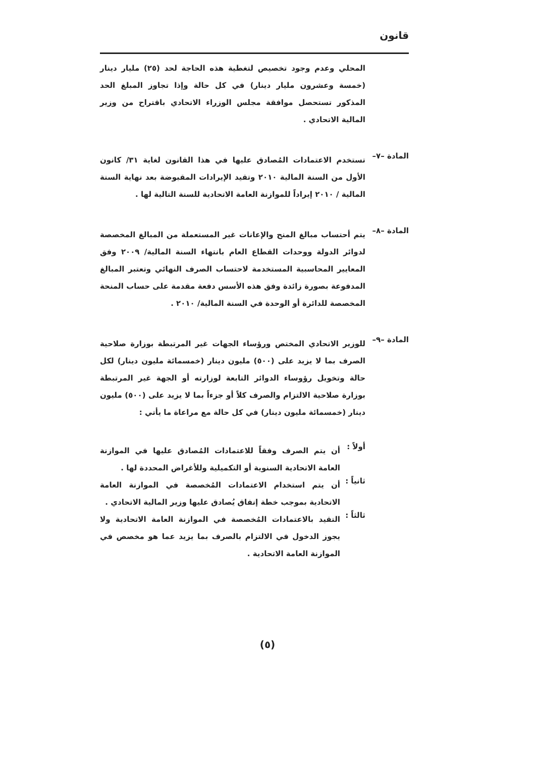قانون
المحلي وعدم وجود تخصيص لتغطية هذه الحاجة لحد (٢٥) مليار دينار (خمسة وعشرون مليار دينار) في كل حالة وإذا تجاوز المبلغ الحد المذكور تستحصل موافقة مجلس الوزراء الاتحادي باقتراح من وزير المالية الاتحادي .
المادة –٧–
تستخدم الاعتمادات المُصادق عليها في هذا القانون لغاية ٣١/ كانون الأول من السنة المالية ٢٠١٠ وتقيد الإيرادات المقبوضة بعد نهاية السنة المالية / ٢٠١٠ إيراداً للموازنة العامة الاتحادية للسنة التالية لها .
المادة –٨–
يتم أحتساب مبالغ المنح والإعانات غير المستعملة من المبالغ المخصصة لدوائر الدولة ووحدات القطاع العام بانتهاء السنة المالية/ ٢٠٠٩ وفق المعايير المحاسبية المستخدمة لاحتساب الصرف النهائي وتعتبر المبالغ المدفوعة بصورة زائدة وفق هذه الأسس دفعة مقدمة على حساب المنحة المخصصة للدائرة أو الوحدة في السنة المالية/ ٢٠١٠ .
المادة –٩–
للوزير الاتحادي المختص ورؤساء الجهات غير المرتبطة بوزارة صلاحية الصرف بما لا يزيد على (٥٠٠) مليون دينار (خمسمائة مليون دينار) لكل حالة وتخويل رؤوساء الدوائر التابعة لوزارته أو الجهة غير المرتبطة بوزارة صلاحية الالتزام والصرف كلاً أو جزءاً بما لا يزيد على (٥٠٠) مليون دينار (خمسمائة مليون دينار) في كل حالة مع مراعاة ما يأتي :
أولاً :
أن يتم الصرف وفقاً للاعتمادات المُصادق عليها في الموازنة العامة الاتحادية السنوية أو التكميلية وللأغراض المحددة لها .
ثانياً :
أن يتم استخدام الاعتمادات المُخصصة في الموازنة العامة الاتحادية بموجب خطة إنفاق يُصادق عليها وزير المالية الاتحادي .
ثالثاً :
التقيد بالاعتمادات المُخصصة في الموازنة العامة الاتحادية ولا يجوز الدخول في الالتزام بالصرف بما يزيد عما هو مخصص في الموازنة العامة الاتحادية .
(٥)